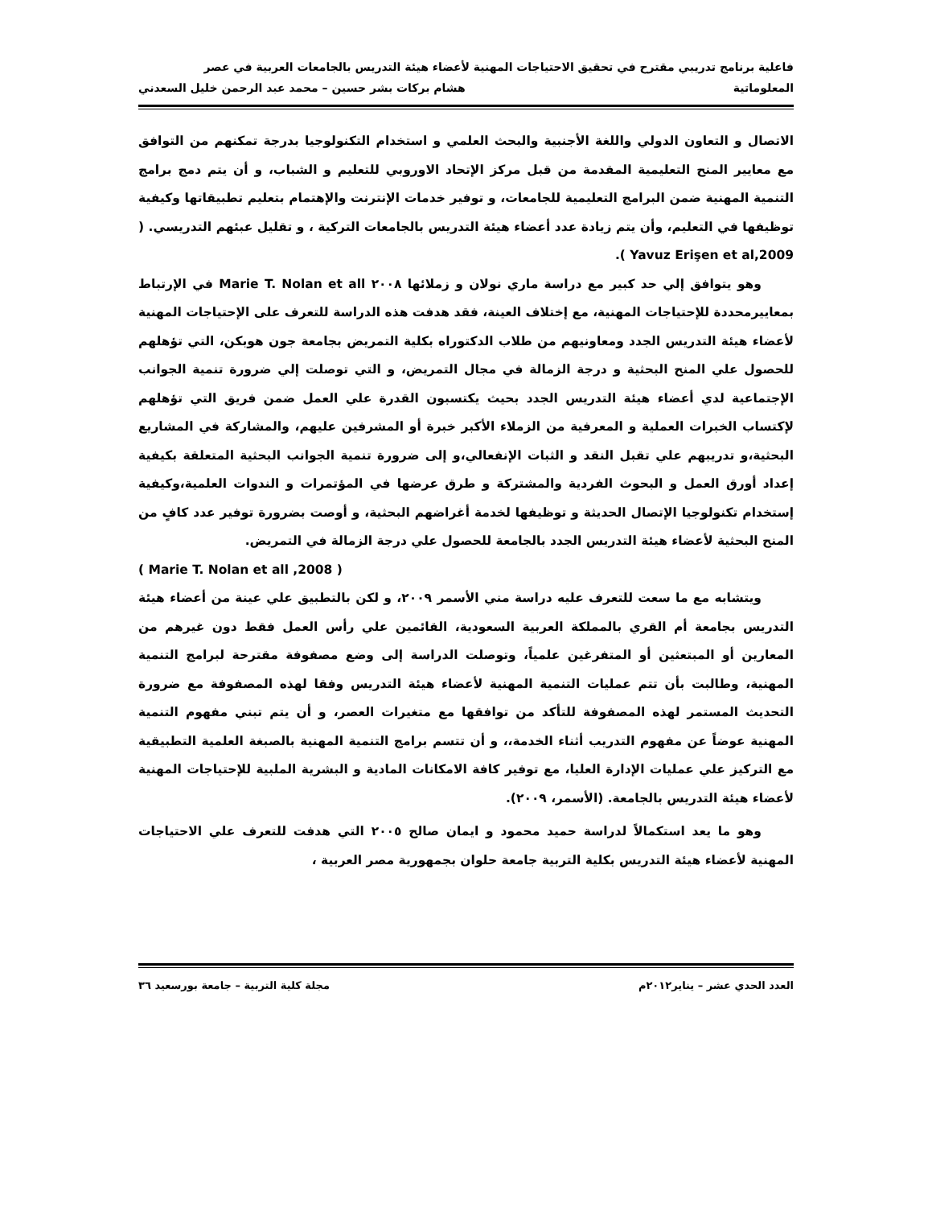فاعلية برنامج تدريبي مقترح في تحقيق الاحتياجات المهنية لأعضاء هيئة التدريس بالجامعات العربية في عصر
المعلوماتية هشام بركات بشر حسين – محمد عبد الرحمن خليل السعدني
الاتصال و التعاون الدولي واللغة الأجنبية والبحث العلمي و استخدام التكنولوجيا بدرجة تمكنهم من التوافق مع معايير المنح التعليمية المقدمة من قبل مركز الإتحاد الاوروبي للتعليم و الشباب، و أن يتم دمج برامج التنمية المهنية ضمن البرامج التعليمية للجامعات، و توفير خدمات الإنترنت والإهتمام بتعليم تطبيقاتها وكيفية توظيفها في التعليم، وأن يتم زيادة عدد أعضاء هيئة التدريس بالجامعات التركية ، و تقليل عبئهم التدريسي. ( Yavuz Erişen et al,2009 ).
وهو يتوافق إلي حد كبير مع دراسة ماري نولان و زملائها ٢٠٠٨ Marie T. Nolan et all في الإرتباط بمعاييرمحددة للإحتياجات المهنية، مع إختلاف العينة، فقد هدفت هذه الدراسة للتعرف على الإحتياجات المهنية لأعضاء هيئة التدريس الجدد ومعاونيهم من طلاب الدكتوراه بكلية التمريض بجامعة جون هوبكن، التي تؤهلهم للحصول علي المنح البحثية و درجة الزمالة في مجال التمريض، و التي توصلت إلي ضرورة تنمية الجوانب الإجتماعية لدي أعضاء هيئة التدريس الجدد بحيث يكتسبون القدرة علي العمل ضمن فريق التي تؤهلهم لإكتساب الخبرات العملية و المعرفية من الزملاء الأكبر خبرة أو المشرفين عليهم، والمشاركة في المشاريع البحثية،و تدريبهم علي تقبل النقد و الثبات الإنفعالي،و إلى ضرورة تنمية الجوانب البحثية المتعلقة بكيفية إعداد أورق العمل و البحوث الفردية والمشتركة و طرق عرضها في المؤتمرات و الندوات العلمية،وكيفية إستخدام تكنولوجيا الإتصال الحديثة و توظيفها لخدمة أغراضهم البحثية، و أوصت بضرورة توفير عدد كافٍ من المنح البحثية لأعضاء هيئة التدريس الجدد بالجامعة للحصول علي درجة الزمالة في التمريض.
( Marie T. Nolan et all ,2008 )
ويتشابه مع ما سعت للتعرف عليه دراسة مني الأسمر ٢٠٠٩، و لكن بالتطبيق علي عينة من أعضاء هيئة التدريس بجامعة أم القري بالمملكة العربية السعودية، القائمين علي رأس العمل فقط دون غيرهم من المعارين أو المبتعثين أو المتفرغين علمياً، وتوصلت الدراسة إلى وضع مصفوفة مقترحة لبرامج التنمية المهنية، وطالبت بأن تتم عمليات التنمية المهنية لأعضاء هيئة التدريس وفقا لهذه المصفوفة مع ضرورة التحديث المستمر لهذه المصفوفة للتأكد من توافقها مع متغيرات العصر، و أن يتم تبني مفهوم التنمية المهنية عوضاً عن مفهوم التدريب أثناء الخدمة،، و أن تتسم برامج التنمية المهنية بالصبغة العلمية التطبيقية مع التركيز علي عمليات الإدارة العليا، مع توفير كافة الامكانات المادية و البشرية الملبية للإحتياجات المهنية لأعضاء هيئة التدريس بالجامعة. (الأسمر، ٢٠٠٩).
وهو ما يعد استكمالاً لدراسة حميد محمود و ايمان صالح ٢٠٠٥ التي هدفت للتعرف علي الاحتياجات المهنية لأعضاء هيئة التدريس بكلية التربية جامعة حلوان بجمهورية مصر العربية ،
العدد الحدي عشر – يناير٢٠١٢م مجلة كلية التربية – جامعة بورسعيد ٣٦